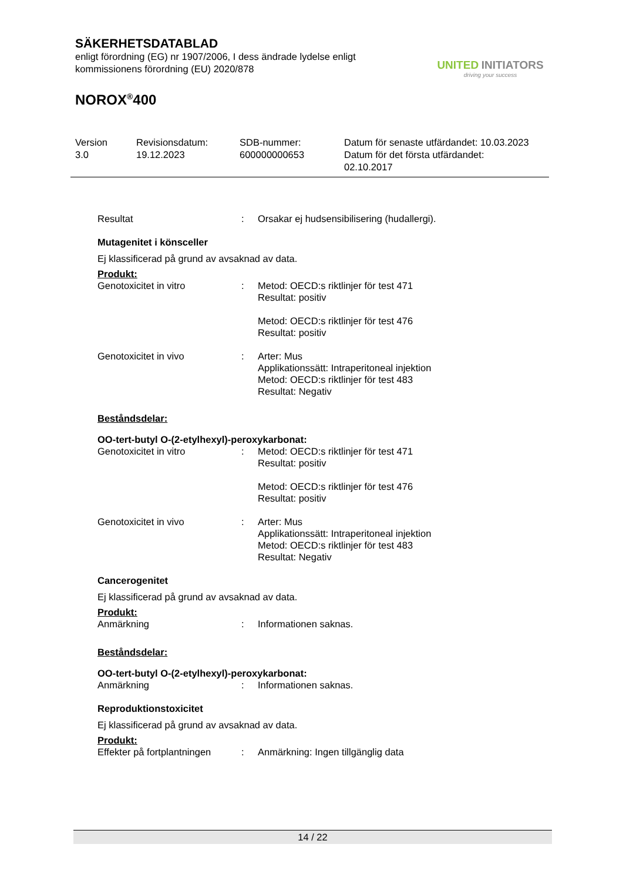SÄKERHETSDATABLAD
enligt förordning (EG) nr 1907/2006, I dess ändrade lydelse enligt
kommissionens förordning (EU) 2020/878
NOROX<sup>®</sup>400
UNITED INITIATORS
driving your success
Version
3.0
Revisionsdatum:
19.12.2023
SDB-nummer:
600000000653
Datum för senaste utfärdandet: 10.03.2023
Datum för det första utfärdandet:
02.10.2017
Resultat : Orsakar ej hudsensibilisering (hudallergi).
Mutagenitet i könsceller
Ej klassificerad på grund av avsaknad av data.
Produkt:
Genotoxicitet in vitro : Metod: OECD:s riktlinjer för test 471
Resultat: positiv
Metod: OECD:s riktlinjer för test 476
Resultat: positiv
Genotoxicitet in vivo : Arter: Mus
Applikationssätt: Intraperitoneal injektion
Metod: OECD:s riktlinjer för test 483
Resultat: Negativ
Beståndsdelar:
OO-tert-butyl O-(2-etylhexyl)-peroxykarbonat:
Genotoxicitet in vitro : Metod: OECD:s riktlinjer för test 471
Resultat: positiv
Metod: OECD:s riktlinjer för test 476
Resultat: positiv
Genotoxicitet in vivo : Arter: Mus
Applikationssätt: Intraperitoneal injektion
Metod: OECD:s riktlinjer för test 483
Resultat: Negativ
Cancerogenitet
Ej klassificerad på grund av avsaknad av data.
Produkt:
Anmärkning : Informationen saknas.
Beståndsdelar:
OO-tert-butyl O-(2-etylhexyl)-peroxykarbonat:
Anmärkning : Informationen saknas.
Reproduktionstoxicitet
Ej klassificerad på grund av avsaknad av data.
Produkt:
Effekter på fortplantningen
: Anmärkning: Ingen tillgänglig data
14 / 22